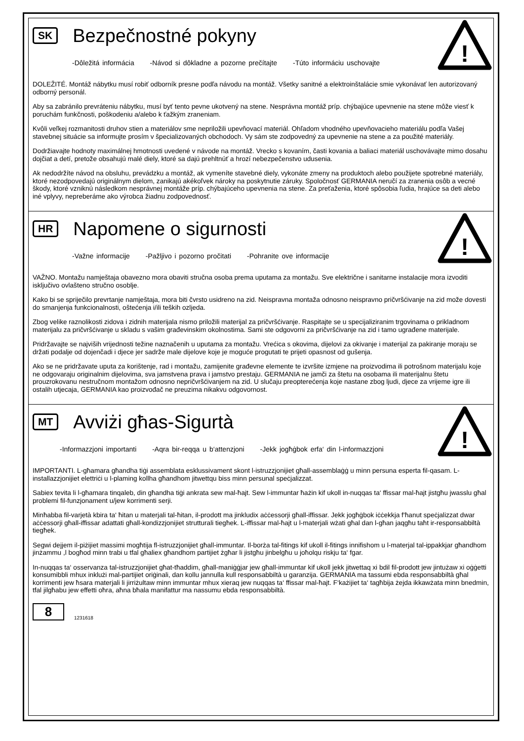!
SK Bezpečnostné pokyny
-Dôležitá informácia -Návod si dôkladne a pozorne prečítajte -Túto informáciu uschovajte
DOLEŽITÉ. Montáž nábytku musí robiť odborník presne podľa návodu na montáž. Všetky sanitné a elektroinštalácie smie vykonávať len autorizovaný odborný personál.
Aby sa zabránilo prevráteniu nábytku, musí byť tento pevne ukotvený na stene. Nesprávna montáž príp. chýbajúce upevnenie na stene môže viesť k poruchám funkčnosti, poškodeniu a/alebo k ťažkým zraneniam.
Kvôli veľkej rozmanitosti druhov stien a materiálov sme nepriložili upevňovací materiál. Ohľadom vhodného upevňovacieho materiálu podľa Vašej stavebnej situácie sa informujte prosím v špecializovaných obchodoch. Vy sám ste zodpovedný za upevnenie na stene a za použité materiály.
Dodržiavajte hodnoty maximálnej hmotnosti uvedené v návode na montáž. Vrecko s kovaním, časti kovania a baliaci materiál uschovávajte mimo dosahu dojčiat a detí, pretože obsahujú malé diely, ktoré sa dajú prehltnúť a hrozí nebezpečenstvo udusenia.
Ak nedodržíte návod na obsluhu, prevádzku a montáž, ak vymeníte stavebné diely, vykonáte zmeny na produktoch alebo použijete spotrebné materiály, ktoré nezodpovedajú originálnym dielom, zanikajú akékoľvek nároky na poskytnutie záruky. Spoločnosť GERMANIA neručí za zranenia osôb a vecné škody, ktoré vzniknú následkom nesprávnej montáže príp. chýbajúceho upevnenia na stene. Za preťaženia, ktoré spôsobia ľudia, hrajúce sa deti alebo iné vplyvy, nepreberáme ako výrobca žiadnu zodpovednosť.
!
HR Napomene o sigurnosti
-Važne informacije -Pažljivo i pozorno pročitati -Pohranite ove informacije
VAŽNO. Montažu namještaja obavezno mora obaviti stručna osoba prema uputama za montažu. Sve električne i sanitarne instalacije mora izvoditi isključivo ovlašteno stručno osoblje.
Kako bi se spriječilo prevrtanje namještaja, mora biti čvrsto usidreno na zid. Neispravna montaža odnosno neispravno pričvršćivanje na zid može dovesti do smanjenja funkcionalnosti, oštećenja i/ili teških ozljeda.
Zbog velike raznolikosti zidova i zidnih materijala nismo priložili materijal za pričvršćivanje. Raspitajte se u specijaliziranim trgovinama o prikladnom materijalu za pričvršćivanje u skladu s vašim građevinskim okolnostima. Sami ste odgovorni za pričvršćivanje na zid i tamo ugrađene materijale.
Pridržavajte se najviših vrijednosti težine naznačenih u uputama za montažu. Vrećica s okovima, dijelovi za okivanje i materijal za pakiranje moraju se držati podalje od dojenčadi i djece jer sadrže male dijelove koje je moguće progutati te prijeti opasnost od gušenja.
Ako se ne pridržavate uputa za korištenje, rad i montažu, zamijenite građevne elemente te izvršite izmjene na proizvodima ili potrošnom materijalu koje ne odgovaraju originalnim dijelovima, sva jamstvena prava i jamstvo prestaju. GERMANIA ne jamči za štetu na osobama ili materijalnu štetu prouzrokovanu nestručnom montažom odnosno nepričvršćivanjem na zid. U slučaju preopterećenja koje nastane zbog ljudi, djece za vrijeme igre ili ostalih utjecaja, GERMANIA kao proizvođač ne preuzima nikakvu odgovornost.
!
MT Avviżi għas-Sigurtà
-Informazzjoni importanti -Aqra bir-reqqa u b‘attenzjoni -Jekk jogħġbok erfa‘ din l-informazzjoni
IMPORTANTI. L-għamara għandha tiġi assemblata esklussivament skont l-istruzzjonijiet għall-assemblaġġ u minn persuna esperta fil-qasam. L-installazzjonijiet elettriċi u l-plaming kollha għandhom jitwettqu biss minn persunal speċjalizzat.
Sabiex tevita li l-għamara tinqaleb, din għandha tiġi ankrata sew mal-ħajt. Sew l-immuntar ħażin kif ukoll in-nuqqas ta‘ ffissar mal-ħajt jistgħu jwasslu għal problemi fil-funzjonament u/jew korrimenti serji.
Minħabba fil-varjetà kbira ta‘ ħitan u materjali tal-ħitan, il-prodott ma jinkludix aċċessorji għall-iffissar. Jekk jogħġbok iċċekkja f‘ħanut speċjalizzat dwar aċċessorji għall-iffissar adattati għall-kondizzjonijiet strutturali tiegħek. L-iffissar mal-ħajt u l-materjali wżati għal dan l-għan jaqgħu taħt ir-responsabbiltà tiegħek.
Segwi dejjem il-piżijiet massimi mogħtija fl-istruzzjonijiet għall-immuntar. Il-borża tal-fitings kif ukoll il-fitings innifishom u l-materjal tal-ippakkjar għandhom jinżammu ,l bogħod minn trabi u tfal għaliex għandhom partijiet żgħar li jistgħu jinbelgħu u joħolqu riskju ta‘ fgar.
In-nuqqas ta‘ osservanza tal-istruzzjonijiet għat-tħaddim, għall-maniġġjar jew għall-immuntar kif ukoll jekk jitwettaq xi bdil fil-prodott jew jintużaw xi oġġetti konsumibbli mhux inklużi mal-partijiet oriġinali, dan kollu jannulla kull responsabbiltà u garanzija. GERMANIA ma tassumi ebda responsabbiltà għal korrimenti jew ħsara materjali li jirriżultaw minn immuntar mhux xieraq jew nuqqas ta‘ ffissar mal-ħajt. F‘każijiet ta‘ tagħbija żejda ikkawżata minn bnedmin, tfal jilgħabu jew effetti oħra, aħna bħala manifattur ma nassumu ebda responsabbiltà.
8 1231618